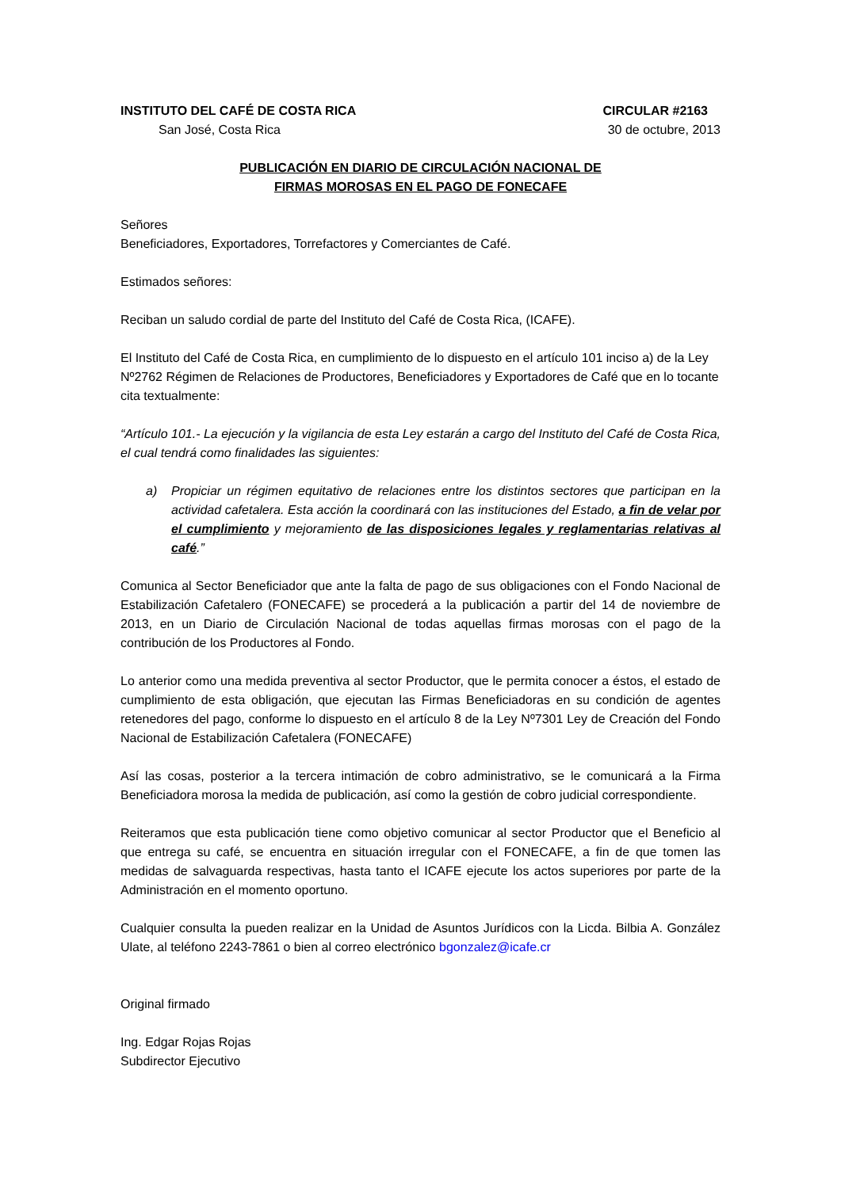INSTITUTO DEL CAFÉ DE COSTA RICA CIRCULAR #2163
San José, Costa Rica 30 de octubre, 2013
PUBLICACIÓN EN DIARIO DE CIRCULACIÓN NACIONAL DE
FIRMAS MOROSAS EN EL PAGO DE FONECAFE
Señores
Beneficiadores, Exportadores, Torrefactores y Comerciantes de Café.
Estimados señores:
Reciban un saludo cordial de parte del Instituto del Café de Costa Rica, (ICAFE).
El Instituto del Café de Costa Rica, en cumplimiento de lo dispuesto en el artículo 101 inciso a) de la Ley Nº2762 Régimen de Relaciones de Productores, Beneficiadores y Exportadores de Café que en lo tocante cita textualmente:
“Artículo 101.- La ejecución y la vigilancia de esta Ley estarán a cargo del Instituto del Café de Costa Rica, el cual tendrá como finalidades las siguientes:
a) Propiciar un régimen equitativo de relaciones entre los distintos sectores que participan en la actividad cafetalera. Esta acción la coordinará con las instituciones del Estado, a fin de velar por el cumplimiento y mejoramiento de las disposiciones legales y reglamentarias relativas al café.”
Comunica al Sector Beneficiador que ante la falta de pago de sus obligaciones con el Fondo Nacional de Estabilización Cafetalero (FONECAFE) se procederá a la publicación a partir del 14 de noviembre de 2013, en un Diario de Circulación Nacional de todas aquellas firmas morosas con el pago de la contribución de los Productores al Fondo.
Lo anterior como una medida preventiva al sector Productor, que le permita conocer a éstos, el estado de cumplimiento de esta obligación, que ejecutan las Firmas Beneficiadoras en su condición de agentes retenedores del pago, conforme lo dispuesto en el artículo 8 de la Ley Nº7301 Ley de Creación del Fondo Nacional de Estabilización Cafetalera (FONECAFE)
Así las cosas, posterior a la tercera intimación de cobro administrativo, se le comunicará a la Firma Beneficiadora morosa la medida de publicación, así como la gestión de cobro judicial correspondiente.
Reiteramos que esta publicación tiene como objetivo comunicar al sector Productor que el Beneficio al que entrega su café, se encuentra en situación irregular con el FONECAFE, a fin de que tomen las medidas de salvaguarda respectivas, hasta tanto el ICAFE ejecute los actos superiores por parte de la Administración en el momento oportuno.
Cualquier consulta la pueden realizar en la Unidad de Asuntos Jurídicos con la Licda. Bilbia A. González Ulate, al teléfono 2243-7861 o bien al correo electrónico bgonzalez@icafe.cr
Original firmado
Ing. Edgar Rojas Rojas
Subdirector Ejecutivo